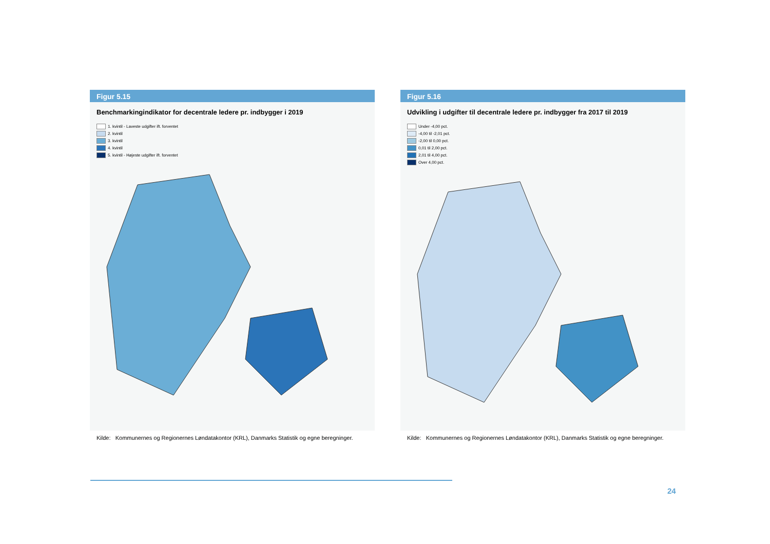Figur 5.15
Benchmarkingindikator for decentrale ledere pr. indbygger i 2019
1. kvintil - Laveste udgifter ift. forventet
2. kvintil
3. kvintil
4. kvintil
5. kvintil - Højeste udgifter ift. forventet
Kilde: Kommunernes og Regionernes Løndatakontor (KRL), Danmarks Statistik og egne beregninger.
Figur 5.16
Udvikling i udgifter til decentrale ledere pr. indbygger fra 2017 til 2019
Under -4,00 pct.
-4,00 til -2,01 pct.
-2,00 til 0,00 pct.
0,01 til 2,00 pct.
2,01 til 4,00 pct.
Over 4,00 pct.
Kilde: Kommunernes og Regionernes Løndatakontor (KRL), Danmarks Statistik og egne beregninger.
24